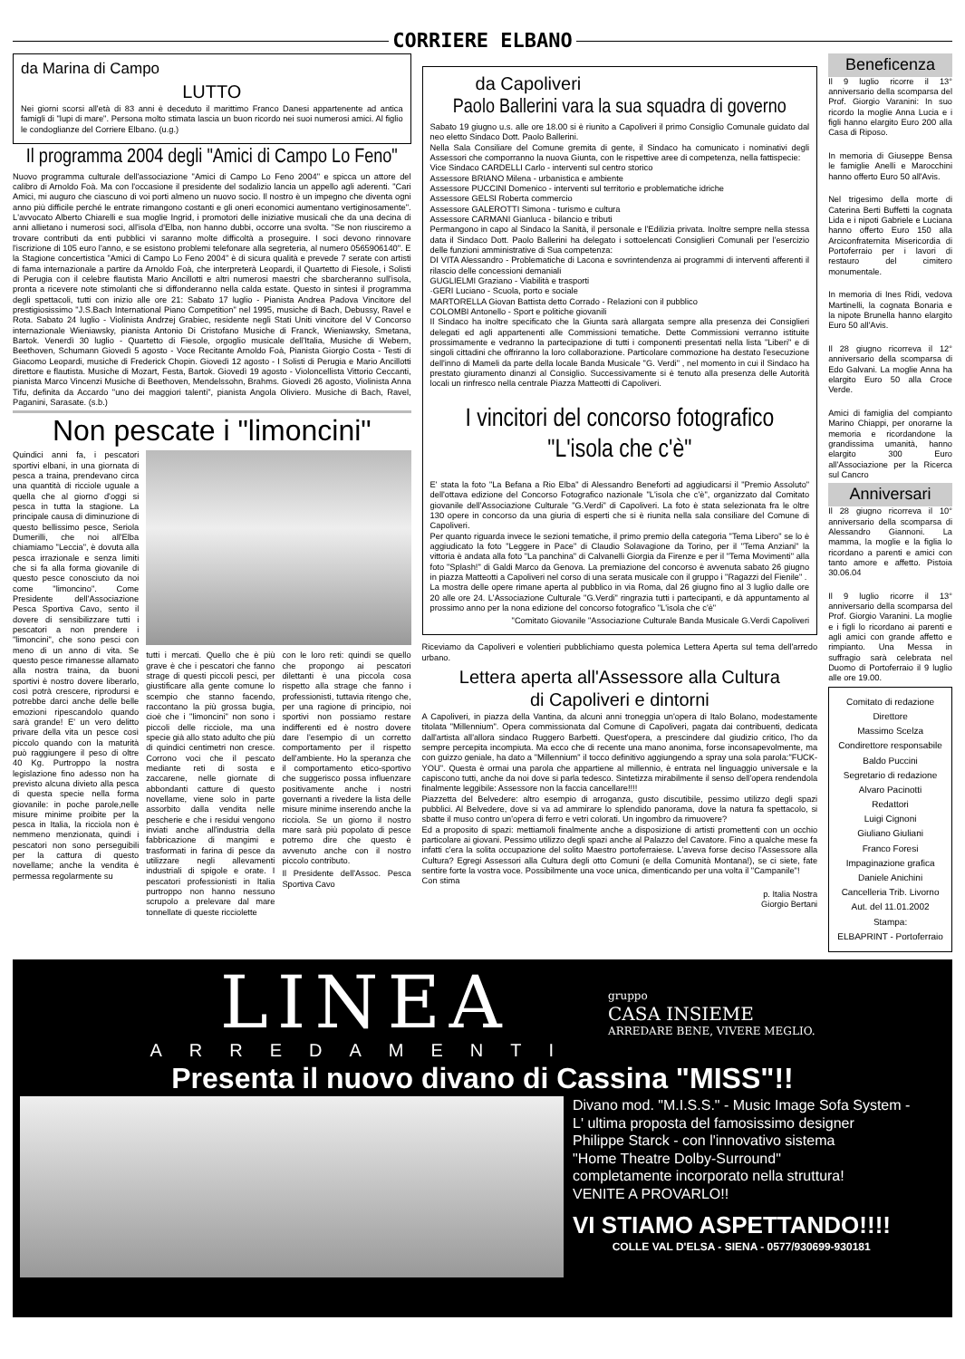CORRIERE ELBANO
da Marina di Campo
LUTTO
Nei giorni scorsi all'età di 83 anni è deceduto il marittimo Franco Danesi appartenente ad antica famigli di "lupi di mare". Persona molto stimata lascia un buon ricordo nei suoi numerosi amici. Al figlio le condoglianze del Corriere Elbano. (u.g.)
Il programma 2004 degli "Amici di Campo Lo Feno"
Nuovo programma culturale dell'associazione "Amici di Campo Lo Feno 2004" e spicca un attore del calibro di Arnoldo Foà. Ma con l'occasione il presidente del sodalizio lancia un appello agli aderenti. "Cari Amici, mi auguro che ciascuno di voi porti almeno un nuovo socio. Il nostro è un impegno che diventa ogni anno più difficile perché le entrate rimangono costanti e gli oneri economici aumentano vertiginosamente". L'avvocato Alberto Chiarelli e sua moglie Ingrid, i promotori delle iniziative musicali che da una decina di anni allietano i numerosi soci, all'isola d'Elba, non hanno dubbi, occorre una svolta. "Se non riusciremo a trovare contributi da enti pubblici vi saranno molte difficoltà a proseguire. I soci devono rinnovare l'iscrizione di 105 euro l'anno, e se esistono problemi telefonare alla segreteria, al numero 0565906140". E la Stagione concertistica "Amici di Campo Lo Feno 2004" è di sicura qualità e prevede 7 serate con artisti di fama internazionale a partire da Arnoldo Foà, che interpreterà Leopardi, il Quartetto di Fiesole, i Solisti di Perugia con il celebre flautista Mario Ancillotti e altri numerosi maestri che sbarcheranno sull'isola, pronta a ricevere note stimolanti che si diffonderanno nella calda estate. Questo in sintesi il programma degli spettacoli, tutti con inizio alle ore 21: Sabato 17 luglio - Pianista Andrea Padova Vincitore del prestigiosissimo "J.S.Bach International Piano Competition" nel 1995, musiche di Bach, Debussy, Ravel e Rota. Sabato 24 luglio - Violinista Andrzej Grabiec, residente negli Stati Uniti vincitore del V Concorso internazionale Wieniawsky, pianista Antonio Di Cristofano Musiche di Franck, Wieniawsky, Smetana, Bartok. Venerdì 30 luglio - Quartetto di Fiesole, orgoglio musicale dell'Italia, Musiche di Webern, Beethoven, Schumann Giovedì 5 agosto - Voce Recitante Arnoldo Foà, Pianista Giorgio Costa - Testi di Giacomo Leopardi, musiche di Frederick Chopin. Giovedì 12 agosto - I Solisti di Perugia e Mario Ancillotti direttore e flautista. Musiche di Mozart, Festa, Bartok. Giovedì 19 agosto - Violoncellista Vittorio Ceccanti, pianista Marco Vincenzi Musiche di Beethoven, Mendelssohn, Brahms. Giovedì 26 agosto, Violinista Anna Tifu, definita da Accardo "uno dei maggiori talenti", pianista Angola Oliviero. Musiche di Bach, Ravel, Paganini, Sarasate. (s.b.)
Non pescate i "limoncini"
Quindici anni fa, i pescatori sportivi elbani, in una giornata di pesca a traina, prendevano circa una quantità di ricciole uguale a quella che al giorno d'oggi si pesca in tutta la stagione. La principale causa di diminuzione di questo bellissimo pesce, Seriola Dumerilli, che noi all'Elba chiamiamo "Leccia", è dovuta alla pesca irrazionale e senza limiti che si fa alla forma giovanile di questo pesce conosciuto da noi come "limoncino". Come Presidente dell'Associazione Pesca Sportiva Cavo, sento il dovere di sensibilizzare tutti i pescatori a non prendere i "limoncini", che sono pesci con meno di un anno di vita. Se questo pesce rimanesse allamato alla nostra traina, da buoni sportivi è nostro dovere liberarlo, così potrà crescere, riprodursi e potrebbe darci anche delle belle emozioni ripescandolo quando sarà grande! E' un vero delitto privare della vita un pesce così piccolo quando con la maturità può raggiungere il peso di oltre 40 Kg. Purtroppo la nostra legislazione fino adesso non ha previsto alcuna divieto alla pesca di questa specie nella forma giovanile: in poche parole,nelle misure minime proibite per la pesca in Italia, la ricciola non è nemmeno menzionata, quindi i pescatori non sono perseguibili per la cattura di questo novellame; anche la vendita è permessa regolarmente su
tutti i mercati. Quello che è più grave è che i pescatori che fanno strage di questi piccoli pesci, per giustificare alla gente comune lo scempio che stanno facendo, raccontano la più grossa bugia, cioè che i "limoncini" non sono i piccoli delle ricciole, ma una specie già allo stato adulto che più di quindici centimetri non cresce. Corrono voci che il pescato mediante reti di sosta e zaccarene, nelle giornate di abbondanti catture di questo novellame, viene solo in parte assorbito dalla vendita nelle pescherie e che i residui vengono inviati anche all'industria della fabbricazione di mangimi e trasformati in farina di pesce da utilizzare negli allevamenti industriali di spigole e orate. I pescatori professionisti in Italia purtroppo non hanno nessuno scrupolo a prelevare dal mare tonnellate di queste ricciolette
con le loro reti: quindi se quello che propongo ai pescatori dilettanti è una piccola cosa rispetto alla strage che fanno i professionisti, tuttavia ritengo che, per una ragione di principio, noi sportivi non possiamo restare indifferenti ed è nostro dovere dare l'esempio di un corretto comportamento per il rispetto dell'ambiente. Ho la speranza che il comportamento etico-sportivo che suggerisco possa influenzare positivamente anche i nostri governanti a rivedere la lista delle misure minime inserendo anche la ricciola. Se un giorno il nostro mare sarà più popolato di pesce potremo dire che questo è avvenuto anche con il nostro piccolo contributo.
Il Presidente dell'Assoc. Pesca Sportiva Cavo
da Capoliveri
Paolo Ballerini vara la sua squadra di governo
Sabato 19 giugno u.s. alle ore 18.00 si è riunito a Capoliveri il primo Consiglio Comunale guidato dal neo eletto Sindaco Dott. Paolo Ballerini.
Nella Sala Consiliare del Comune gremita di gente, il Sindaco ha comunicato i nominativi degli Assessori che comporranno la nuova Giunta, con le rispettive aree di competenza, nella fattispecie:
Vice Sindaco CARDELLI Carlo - interventi sul centro storico
Assessore BRIANO Milena - urbanistica e ambiente
Assessore PUCCINI Domenico - interventi sul territorio e problematiche idriche
Assessore GELSI Roberta commercio
Assessore GALEROTTI Simona - turismo e cultura
Assessore CARMANI Gianluca - bilancio e tributi
Permangono in capo al Sindaco la Sanità, il personale e l'Edilizia privata. Inoltre sempre nella stessa data il Sindaco Dott. Paolo Ballerini ha delegato i sottoelencati Consiglieri Comunali per l'esercizio delle funzioni amministrative di Sua competenza:
DI VITA Alessandro - Problematiche di Lacona e sovrintendenza ai programmi di interventi afferenti il rilascio delle concessioni demaniali
GUGLIELMI Graziano - Viabilità e trasporti
·GERI Luciano - Scuola, porto e sociale
MARTORELLA Giovan Battista detto Corrado - Relazioni con il pubblico
COLOMBI Antonello - Sport e politiche giovanili
Il Sindaco ha inoltre specificato che la Giunta sarà allargata sempre alla presenza dei Consiglieri delegati ed agli appartenenti alle Commissioni tematiche. Dette Commissioni verranno istituite prossimamente e vedranno la partecipazione di tutti i componenti presentati nella lista "Liberi" e di singoli cittadini che offriranno la loro collaborazione. Particolare commozione ha destato l'esecuzione dell'inno di Mameli da parte della locale Banda Musicale "G. Verdi" , nel momento in cui il Sindaco ha prestato giuramento dinanzi al Consiglio. Successivamente si è tenuto alla presenza delle Autorità locali un rinfresco nella centrale Piazza Matteotti di Capoliveri.
I vincitori del concorso fotografico "L'isola che c'è"
E' stata la foto "La Befana a Rio Elba" di Alessandro Beneforti ad aggiudicarsi il "Premio Assoluto" dell'ottava edizione del Concorso Fotografico nazionale "L'isola che c'è", organizzato dal Comitato giovanile dell'Associazione Culturale "G.Verdi" di Capoliveri. La foto è stata selezionata fra le oltre 130 opere in concorso da una giuria di esperti che si è riunita nella sala consiliare del Comune di Capoliveri.
Per quanto riguarda invece le sezioni tematiche, il primo premio della categoria "Tema Libero" se lo è aggiudicato la foto "Leggere in Pace" di Claudio Solavagione da Torino, per il "Tema Anziani" la vittoria è andata alla foto "La panchina" di Calvanelli Giorgia da Firenze e per il "Tema Movimenti" alla foto "Splash!" di Galdi Marco da Genova. La premiazione del concorso è avvenuta sabato 26 giugno in piazza Matteotti a Capoliveri nel corso di una serata musicale con il gruppo i "Ragazzi del Fienile" .
La mostra delle opere rimane aperta al pubblico in via Roma, dal 26 giugno fino al 3 luglio dalle ore 20 alle ore 24. L'Associazione Culturale "G.Verdi" ringrazia tutti i partecipanti, e dà appuntamento al prossimo anno per la nona edizione del concorso fotografico "L'isola che c'è"
"Comitato Giovanile "Associazione Culturale Banda Musicale G.Verdi Capoliveri
Riceviamo da Capoliveri e volentieri pubblichiamo questa polemica Lettera Aperta sul tema dell'arredo urbano.
Lettera aperta all'Assessore alla Cultura
di Capoliveri e dintorni
A Capoliveri, in piazza della Vantina, da alcuni anni troneggia un'opera di Italo Bolano, modestamente titolata "Millennium". Opera commissionata dal Comune di Capoliveri, pagata dai contribuenti, dedicata dall'artista all'allora sindaco Ruggero Barbetti. Quest'opera, a prescindere dal giudizio critico, l'ho da sempre percepita incompiuta. Ma ecco che di recente una mano anonima, forse inconsapevolmente, ma con guizzo geniale, ha dato a "Millennium" il tocco definitivo aggiungendo a spray una sola parola:"FUCK-YOU". Questa è ormai una parola che appartiene al millennio, è entrata nel linguaggio universale e la capiscono tutti, anche da noi dove si parla tedesco. Sintetizza mirabilmente il senso dell'opera rendendola finalmente leggibile: Assessore non la faccia cancellare!!!!
Piazzetta del Belvedere: altro esempio di arroganza, gusto discutibile, pessimo utilizzo degli spazi pubblici. Al Belvedere, dove si va ad ammirare lo splendido panorama, dove la natura fa spettacolo, si sbatte il muso contro un'opera di ferro e vetri colorati. Un ingombro da rimuovere?
Ed a proposito di spazi: mettiamoli finalmente anche a disposizione di artisti promettenti con un occhio particolare ai giovani. Pessimo utilizzo degli spazi anche al Palazzo del Cavatore. Fino a qualche mese fa infatti c'era la solita occupazione del solito Maestro portoferraiese. L'aveva forse deciso l'Assessore alla Cultura? Egregi Assessori alla Cultura degli otto Comuni (e della Comunità Montana!), se ci siete, fate sentire forte la vostra voce. Possibilmente una voce unica, dimenticando per una volta il "Campanile"!
Con stima
p. Italia Nostra
Giorgio Bertani
Beneficenza
Il 9 luglio ricorre il 13° anniversario della scomparsa del Prof. Giorgio Varanini: In suo ricordo la moglie Anna Lucia e i figli hanno elargito Euro 200 alla Casa di Riposo.
In memoria di Giuseppe Bensa le famiglie Anelli e Marocchini hanno offerto Euro 50 all'Avis.
Nel trigesimo della morte di Caterina Berti Buffetti la cognata Lida e i nipoti Gabriele e Luciana hanno offerto Euro 150 alla Arciconfraternita Misericordia di Portoferraio per i lavori di restauro del cimitero monumentale.
In memoria di Ines Ridi, vedova Martinelli, la cognata Bonaria e la nipote Brunella hanno elargito Euro 50 all'Avis.
Il 28 giugno ricorreva il 12° anniversario della scomparsa di Edo Galvani. La moglie Anna ha elargito Euro 50 alla Croce Verde.
Amici di famiglia del compianto Marino Chiappi, per onorarne la memoria e ricordandone la grandissima umanità, hanno elargito 300 Euro all'Associazione per la Ricerca sul Cancro
Anniversari
Il 28 giugno ricorreva il 10° anniversario della scomparsa di Alessandro Giannoni. La mamma, la moglie e la figlia lo ricordano a parenti e amici con tanto amore e affetto. Pistoia 30.06.04
Il 9 luglio ricorre il 13° anniversario della scomparsa del Prof. Giorgio Varanini. La moglie e i figli lo ricordano ai parenti e agli amici con grande affetto e rimpianto. Una Messa in suffragio sarà celebrata nel Duomo di Portoferraio il 9 luglio alle ore 19.00.
Comitato di redazione
Direttore
Massimo Scelza
Condirettore responsabile
Baldo Puccini
Segretario di redazione
Alvaro Pacinotti
Redattori
Luigi Cignoni
Giuliano Giuliani
Franco Foresi
Impaginazione grafica
Daniele Anichini
Cancelleria Trib. Livorno
Aut. del 11.01.2002
Stampa:
ELBAPRINT - Portoferraio
LINEA
ARREDAMENTI
gruppo
CASA INSIEME
ARREDARE BENE, VIVERE MEGLIO.
Presenta il nuovo divano di Cassina "MISS"!!
Divano mod. "M.I.S.S." - Music Image Sofa System -
L' ultima proposta del famosissimo designer
Philippe Starck - con l'innovativo sistema
"Home Theatre Dolby-Surround"
completamente incorporato nella struttura!
VENITE A PROVARLO!!
VI STIAMO ASPETTANDO!!!!
COLLE VAL D'ELSA - SIENA - 0577/930699-930181